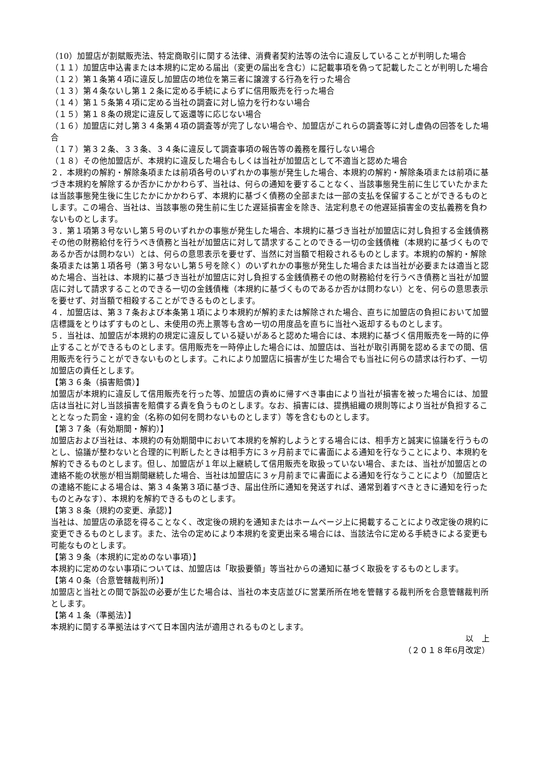（10）加盟店が割賦販売法、特定商取引に関する法律、消費者契約法等の法令に違反していることが判明した場合
（１１）加盟店申込書または本規約に定める届出（変更の届出を含む）に記載事項を偽って記載したことが判明した場合
（１２）第１条第４項に違反し加盟店の地位を第三者に譲渡する行為を行った場合
（１３）第４条ないし第１２条に定める手続によらずに信用販売を行った場合
（１４）第１５条第４項に定める当社の調査に対し協力を行わない場合
（１５）第１８条の規定に違反して返還等に応じない場合
（１６）加盟店に対し第３４条第４項の調査等が完了しない場合や、加盟店がこれらの調査等に対し虚偽の回答をした場合
（１７）第３２条、３３条、３４条に違反して調査事項の報告等の義務を履行しない場合
（１８）その他加盟店が、本規約に違反した場合もしくは当社が加盟店として不適当と認めた場合
２．本規約の解約・解除条項または前項各号のいずれかの事態が発生した場合、本規約の解約・解除条項または前項に基づき本規約を解除するか否かにかかわらず、当社は、何らの通知を要することなく、当該事態発生前に生じていたかまたは当該事態発生後に生じたかにかかわらず、本規約に基づく債務の全部または一部の支払を保留することができるものとします。この場合、当社は、当該事態の発生前に生じた遅延損害金を除き、法定利息その他遅延損害金の支払義務を負わないものとします。
３．第１項第３号ないし第５号のいずれかの事態が発生した場合、本規約に基づき当社が加盟店に対し負担する金銭債務その他の財務給付を行うべき債務と当社が加盟店に対して請求することのできる一切の金銭債権（本規約に基づくものであるか否かは問わない）とは、何らの意思表示を要せず、当然に対当額で相殺されるものとします。本規約の解約・解除条項または第１項各号（第３号ないし第５号を除く）のいずれかの事態が発生した場合または当社が必要または適当と認めた場合、当社は、本規約に基づき当社が加盟店に対し負担する金銭債務その他の財務給付を行うべき債務と当社が加盟店に対して請求することのできる一切の金銭債権（本規約に基づくものであるか否かは問わない）とを、何らの意思表示を要せず、対当額で相殺することができるものとします。
４．加盟店は、第３７条および本条第１項により本規約が解約または解除された場合、直ちに加盟店の負担において加盟店標識をとりはずすものとし、未使用の売上票等も含め一切の用度品を直ちに当社へ返却するものとします。
５．当社は、加盟店が本規約の規定に違反している疑いがあると認めた場合には、本規約に基づく信用販売を一時的に停止することができるものとします。信用販売を一時停止した場合には、加盟店は、当社が取引再開を認めるまでの間、信用販売を行うことができないものとします。これにより加盟店に損害が生じた場合でも当社に何らの請求は行わず、一切加盟店の責任とします。
【第３６条（損害賠償）】
加盟店が本規約に違反して信用販売を行った等、加盟店の責めに帰すべき事由により当社が損害を被った場合には、加盟店は当社に対し当該損害を賠償する責を負うものとします。なお、損害には、提携組織の規則等により当社が負担することとなった罰金・違約金（名称の如何を問わないものとします）等を含むものとします。
【第３７条（有効期間・解約）】
加盟店および当社は、本規約の有効期間中において本規約を解約しようとする場合には、相手方と誠実に協議を行うものとし、協議が整わないと合理的に判断したときは相手方に３ヶ月前までに書面による通知を行なうことにより、本規約を解約できるものとします。但し、加盟店が１年以上継続して信用販売を取扱っていない場合、または、当社が加盟店との連絡不能の状態が相当期間継続した場合、当社は加盟店に３ヶ月前までに書面による通知を行なうことにより（加盟店との連絡不能による場合は、第３４条第３項に基づき、届出住所に通知を発送すれば、通常到着すべきときに通知を行ったものとみなす）、本規約を解約できるものとします。
【第３８条（規約の変更、承認）】
当社は、加盟店の承認を得ることなく、改定後の規約を通知またはホームページ上に掲載することにより改定後の規約に変更できるものとします。また、法令の定めにより本規約を変更出来る場合には、当該法令に定める手続きによる変更も可能なものとします。
【第３９条（本規約に定めのない事項）】
本規約に定めのない事項については、加盟店は「取扱要領」等当社からの通知に基づく取扱をするものとします。
【第４０条（合意管轄裁判所）】
加盟店と当社との間で訴訟の必要が生じた場合は、当社の本支店並びに営業所所在地を管轄する裁判所を合意管轄裁判所とします。
【第４１条（準拠法）】
本規約に関する準拠法はすべて日本国内法が適用されるものとします。
以　上
（２０１８年6月改定）